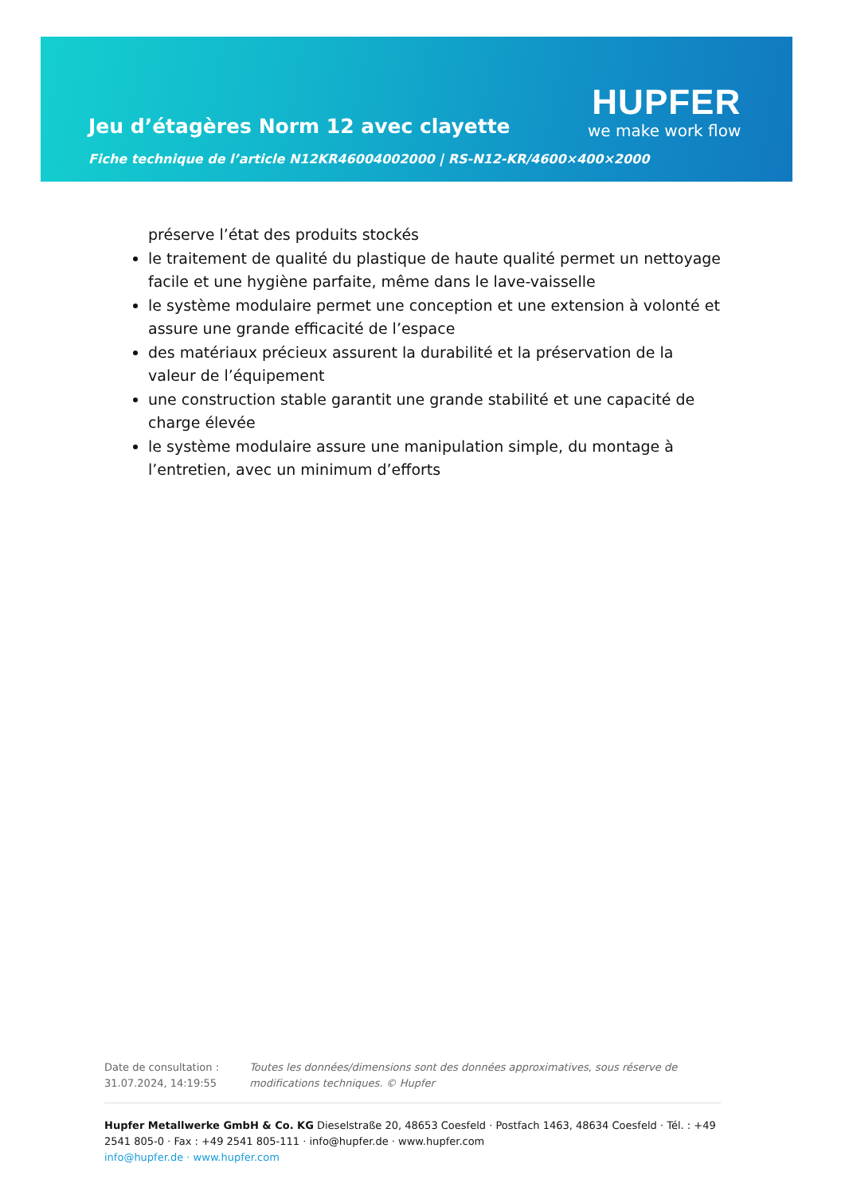Jeu d’étagères Norm 12 avec clayette
Fiche technique de l’article N12KR46004002000 | RS-N12-KR/4600×400×2000
HUPFER
we make work flow
préserve l’état des produits stockés
le traitement de qualité du plastique de haute qualité permet un nettoyage facile et une hygiène parfaite, même dans le lave-vaisselle
le système modulaire permet une conception et une extension à volonté et assure une grande efficacité de l’espace
des matériaux précieux assurent la durabilité et la préservation de la valeur de l’équipement
une construction stable garantit une grande stabilité et une capacité de charge élevée
le système modulaire assure une manipulation simple, du montage à l’entretien, avec un minimum d’efforts
Date de consultation : 31.07.2024, 14:19:55
Toutes les données/dimensions sont des données approximatives, sous réserve de modifications techniques. © Hupfer
Hupfer Metallwerke GmbH & Co. KG Dieselstraße 20, 48653 Coesfeld · Postfach 1463, 48634 Coesfeld · Tél. : +49 2541 805-0 · Fax : +49 2541 805-111 · info@hupfer.de · www.hupfer.com
info@hupfer.de · www.hupfer.com